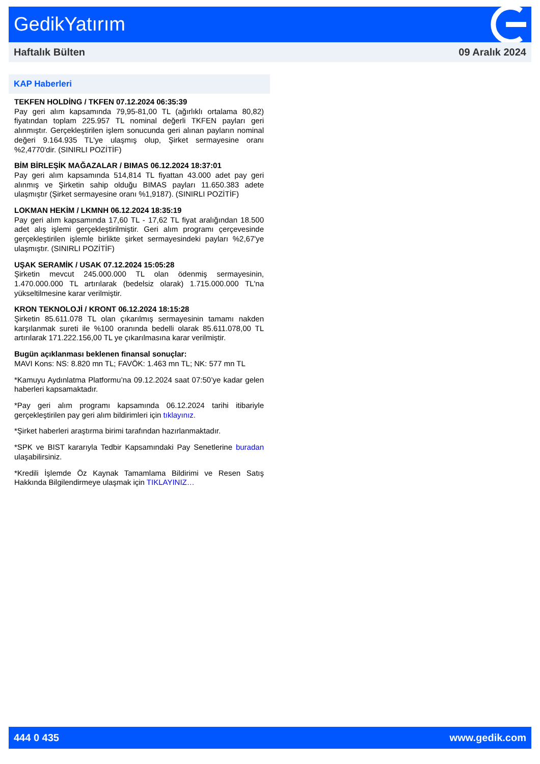GedikYatırım
Haftalık Bülten 09 Aralık 2024
KAP Haberleri
TEKFEN HOLDİNG / TKFEN 07.12.2024 06:35:39
Pay geri alım kapsamında 79,95-81,00 TL (ağırlıklı ortalama 80,82) fiyatından toplam 225.957 TL nominal değerli TKFEN payları geri alınmıştır. Gerçekleştirilen işlem sonucunda geri alınan payların nominal değeri 9.164.935 TL'ye ulaşmış olup, Şirket sermayesine oranı %2,4770'dir. (SINIRLI POZİTİF)
BİM BİRLEŞİK MAĞAZALAR / BIMAS 06.12.2024 18:37:01
Pay geri alım kapsamında 514,814 TL fiyattan 43.000 adet pay geri alınmış ve Şirketin sahip olduğu BIMAS payları 11.650.383 adete ulaşmıştır (Şirket sermayesine oranı %1,9187). (SINIRLI POZİTİF)
LOKMAN HEKİM / LKMNH 06.12.2024 18:35:19
Pay geri alım kapsamında 17,60 TL - 17,62 TL fiyat aralığından 18.500 adet alış işlemi gerçekleştirilmiştir. Geri alım programı çerçevesinde gerçekleştirilen işlemle birlikte şirket sermayesindeki payları %2,67'ye ulaşmıştır. (SINIRLI POZİTİF)
UŞAK SERAMİK / USAK 07.12.2024 15:05:28
Şirketin mevcut 245.000.000 TL olan ödenmiş sermayesinin, 1.470.000.000 TL artırılarak (bedelsiz olarak) 1.715.000.000 TL'na yükseltilmesine karar verilmiştir.
KRON TEKNOLOJİ / KRONT 06.12.2024 18:15:28
Şirketin 85.611.078 TL olan çıkarılmış sermayesinin tamamı nakden karşılanmak sureti ile %100 oranında bedelli olarak 85.611.078,00 TL artırılarak 171.222.156,00 TL ye çıkarılmasına karar verilmiştir.
Bugün açıklanması beklenen finansal sonuçlar:
MAVI Kons: NS: 8.820 mn TL; FAVÖK: 1.463 mn TL; NK: 577 mn TL
*Kamuyu Aydınlatma Platformu’na 09.12.2024 saat 07:50’ye kadar gelen haberleri kapsamaktadır.
*Pay geri alım programı kapsamında 06.12.2024 tarihi itibariyle gerçekleştirilen pay geri alım bildirimleri için tıklayınız.
*Şirket haberleri araştırma birimi tarafından hazırlanmaktadır.
*SPK ve BIST kararıyla Tedbir Kapsamındaki Pay Senetlerine buradan ulaşabilirsiniz.
*Kredili İşlemde Öz Kaynak Tamamlama Bildirimi ve Resen Satış Hakkında Bilgilendirmeye ulaşmak için TIKLAYINIZ…
444 0 435 www.gedik.com